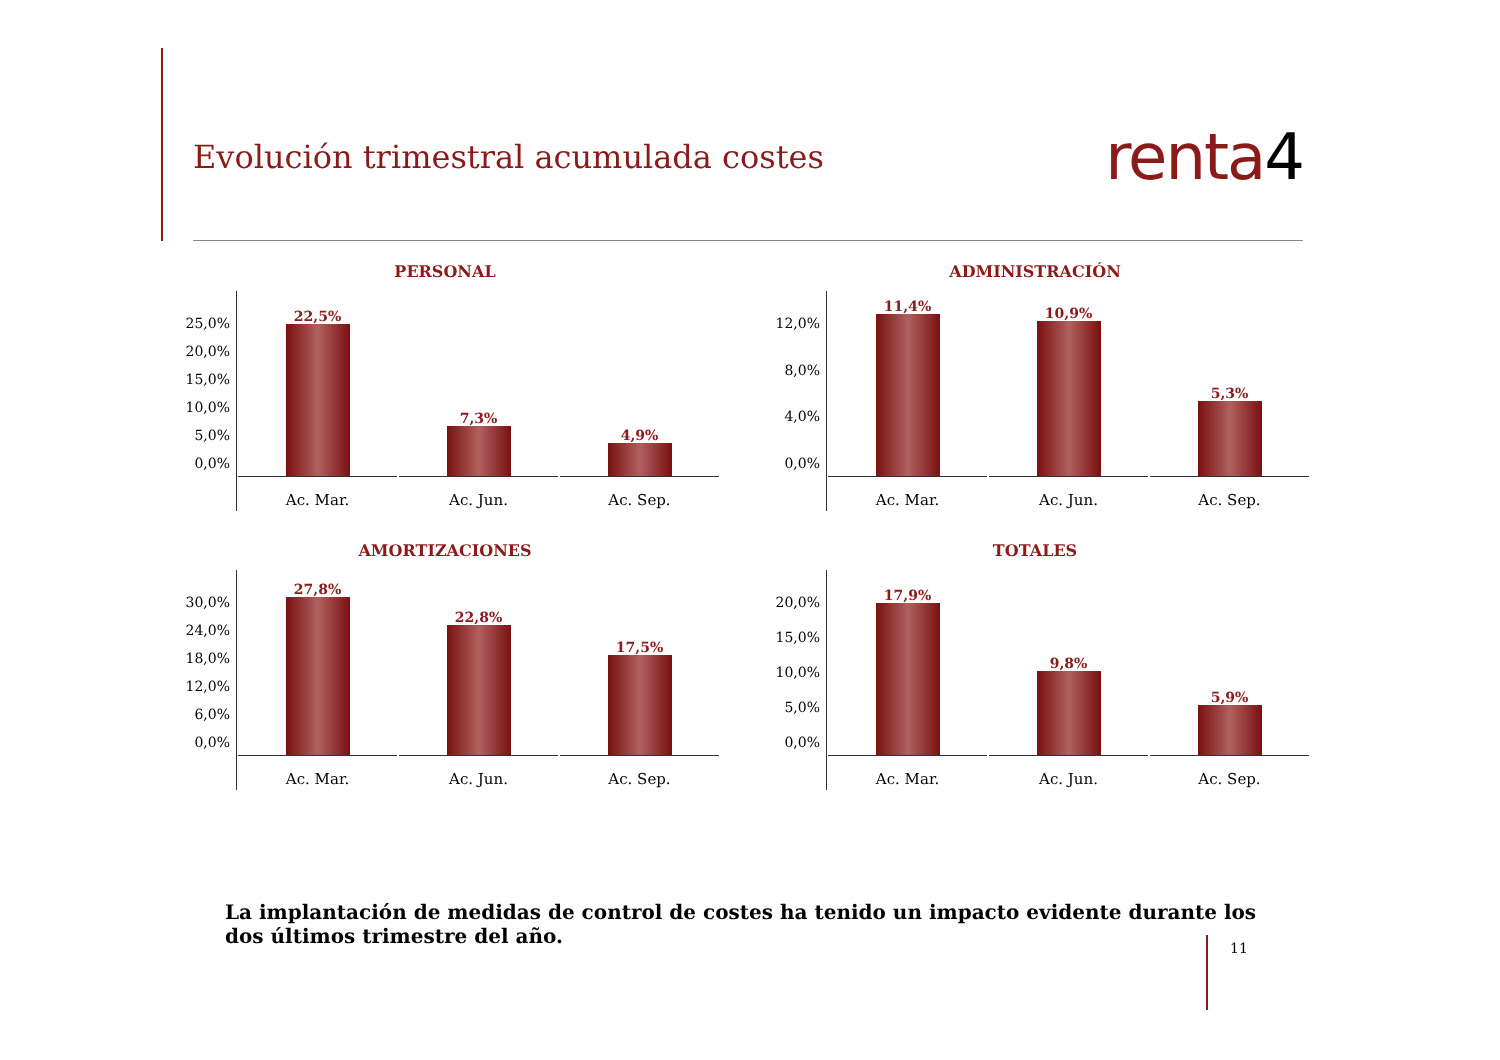Evolución trimestral acumulada costes
renta4
PERSONAL
25,0%
20,0%
15,0%
10,0%
5,0%
0,0%
22,5%
Ac. Mar.
7,3%
Ac. Jun.
4,9%
Ac. Sep.
ADMINISTRACIÓN
12,0%
8,0%
4,0%
0,0%
11,4%
Ac. Mar.
10,9%
Ac. Jun.
5,3%
Ac. Sep.
AMORTIZACIONES
30,0%
24,0%
18,0%
12,0%
6,0%
0,0%
27,8%
Ac. Mar.
22,8%
Ac. Jun.
17,5%
Ac. Sep.
TOTALES
20,0%
15,0%
10,0%
5,0%
0,0%
17,9%
Ac. Mar.
9,8%
Ac. Jun.
5,9%
Ac. Sep.
La implantación de medidas de control de costes ha tenido un impacto evidente durante los dos últimos trimestre del año.
11